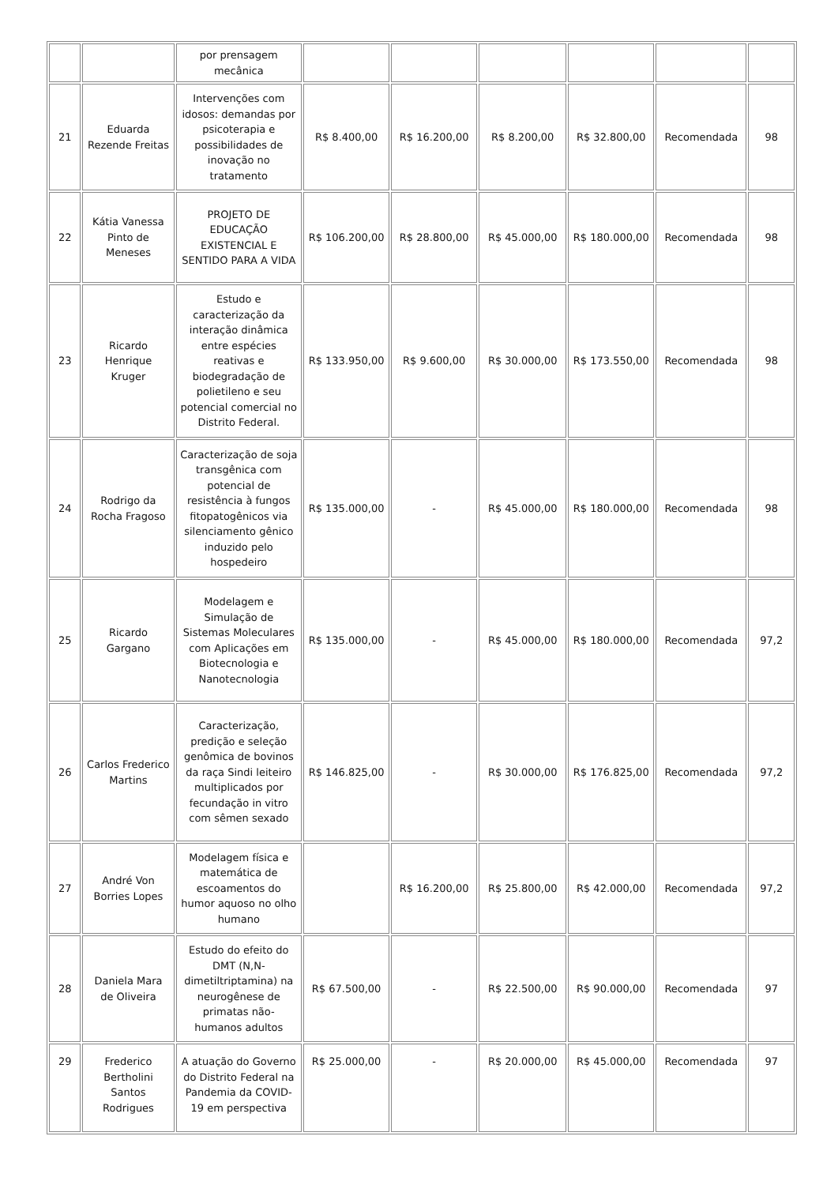| | | por prensagem mecânica | | | | | | |
| 21 | Eduarda Rezende Freitas | Intervenções com idosos: demandas por psicoterapia e possibilidades de inovação no tratamento | R$ 8.400,00 | R$ 16.200,00 | R$ 8.200,00 | R$ 32.800,00 | Recomendada | 98 |
| 22 | Kátia Vanessa Pinto de Meneses | PROJETO DE EDUCAÇÃO EXISTENCIAL E SENTIDO PARA A VIDA | R$ 106.200,00 | R$ 28.800,00 | R$ 45.000,00 | R$ 180.000,00 | Recomendada | 98 |
| 23 | Ricardo Henrique Kruger | Estudo e caracterização da interação dinâmica entre espécies reativas e biodegradação de polietileno e seu potencial comercial no Distrito Federal. | R$ 133.950,00 | R$ 9.600,00 | R$ 30.000,00 | R$ 173.550,00 | Recomendada | 98 |
| 24 | Rodrigo da Rocha Fragoso | Caracterização de soja transgênica com potencial de resistência à fungos fitopatogênicos via silenciamento gênico induzido pelo hospedeiro | R$ 135.000,00 | - | R$ 45.000,00 | R$ 180.000,00 | Recomendada | 98 |
| 25 | Ricardo Gargano | Modelagem e Simulação de Sistemas Moleculares com Aplicações em Biotecnologia e Nanotecnologia | R$ 135.000,00 | - | R$ 45.000,00 | R$ 180.000,00 | Recomendada | 97,2 |
| 26 | Carlos Frederico Martins | Caracterização, predição e seleção genômica de bovinos da raça Sindi leiteiro multiplicados por fecundação in vitro com sêmen sexado | R$ 146.825,00 | - | R$ 30.000,00 | R$ 176.825,00 | Recomendada | 97,2 |
| 27 | André Von Borries Lopes | Modelagem física e matemática de escoamentos do humor aquoso no olho humano | | R$ 16.200,00 | R$ 25.800,00 | R$ 42.000,00 | Recomendada | 97,2 |
| 28 | Daniela Mara de Oliveira | Estudo do efeito do DMT (N,N-dimetiltriptamina) na neurogênese de primatas não-humanos adultos | R$ 67.500,00 | - | R$ 22.500,00 | R$ 90.000,00 | Recomendada | 97 |
| 29 | Frederico Bertholini Santos Rodrigues | A atuação do Governo do Distrito Federal na Pandemia da COVID-19 em perspectiva | R$ 25.000,00 | - | R$ 20.000,00 | R$ 45.000,00 | Recomendada | 97 |